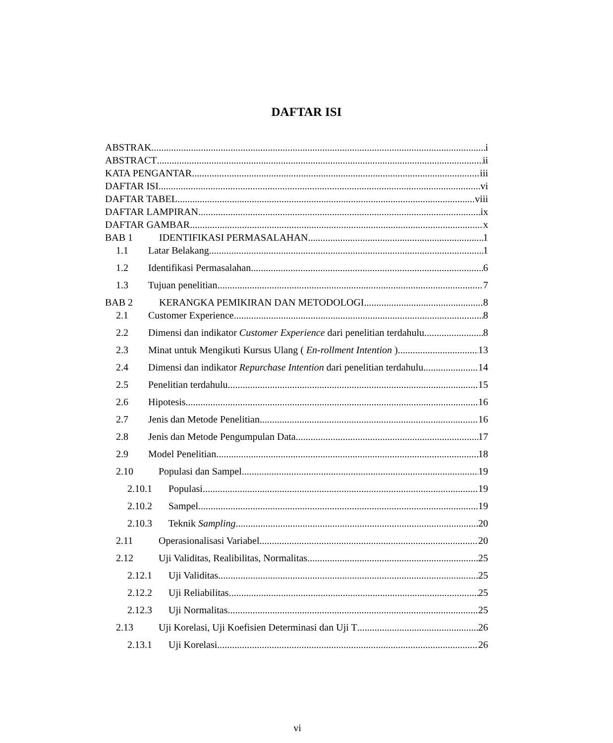DAFTAR ISI
ABSTRAK i
ABSTRACT ii
KATA PENGANTAR iii
DAFTAR ISI vi
DAFTAR TABEL viii
DAFTAR LAMPIRAN ix
DAFTAR GAMBAR x
BAB 1 IDENTIFIKASI PERMASALAHAN 1
1.1 Latar Belakang 1
1.2 Identifikasi Permasalahan 6
1.3 Tujuan penelitian 7
BAB 2 KERANGKA PEMIKIRAN DAN METODOLOGI 8
2.1 Customer Experience 8
2.2 Dimensi dan indikator Customer Experience dari penelitian terdahulu 8
2.3 Minat untuk Mengikuti Kursus Ulang ( En-rollment Intention ) 13
2.4 Dimensi dan indikator Repurchase Intention dari penelitian terdahulu 14
2.5 Penelitian terdahulu 15
2.6 Hipotesis 16
2.7 Jenis dan Metode Penelitian 16
2.8 Jenis dan Metode Pengumpulan Data 17
2.9 Model Penelitian 18
2.10 Populasi dan Sampel 19
2.10.1 Populasi 19
2.10.2 Sampel 19
2.10.3 Teknik Sampling 20
2.11 Operasionalisasi Variabel 20
2.12 Uji Validitas, Realibilitas, Normalitas 25
2.12.1 Uji Validitas 25
2.12.2 Uji Reliabilitas 25
2.12.3 Uji Normalitas 25
2.13 Uji Korelasi, Uji Koefisien Determinasi dan Uji T 26
2.13.1 Uji Korelasi 26
vi